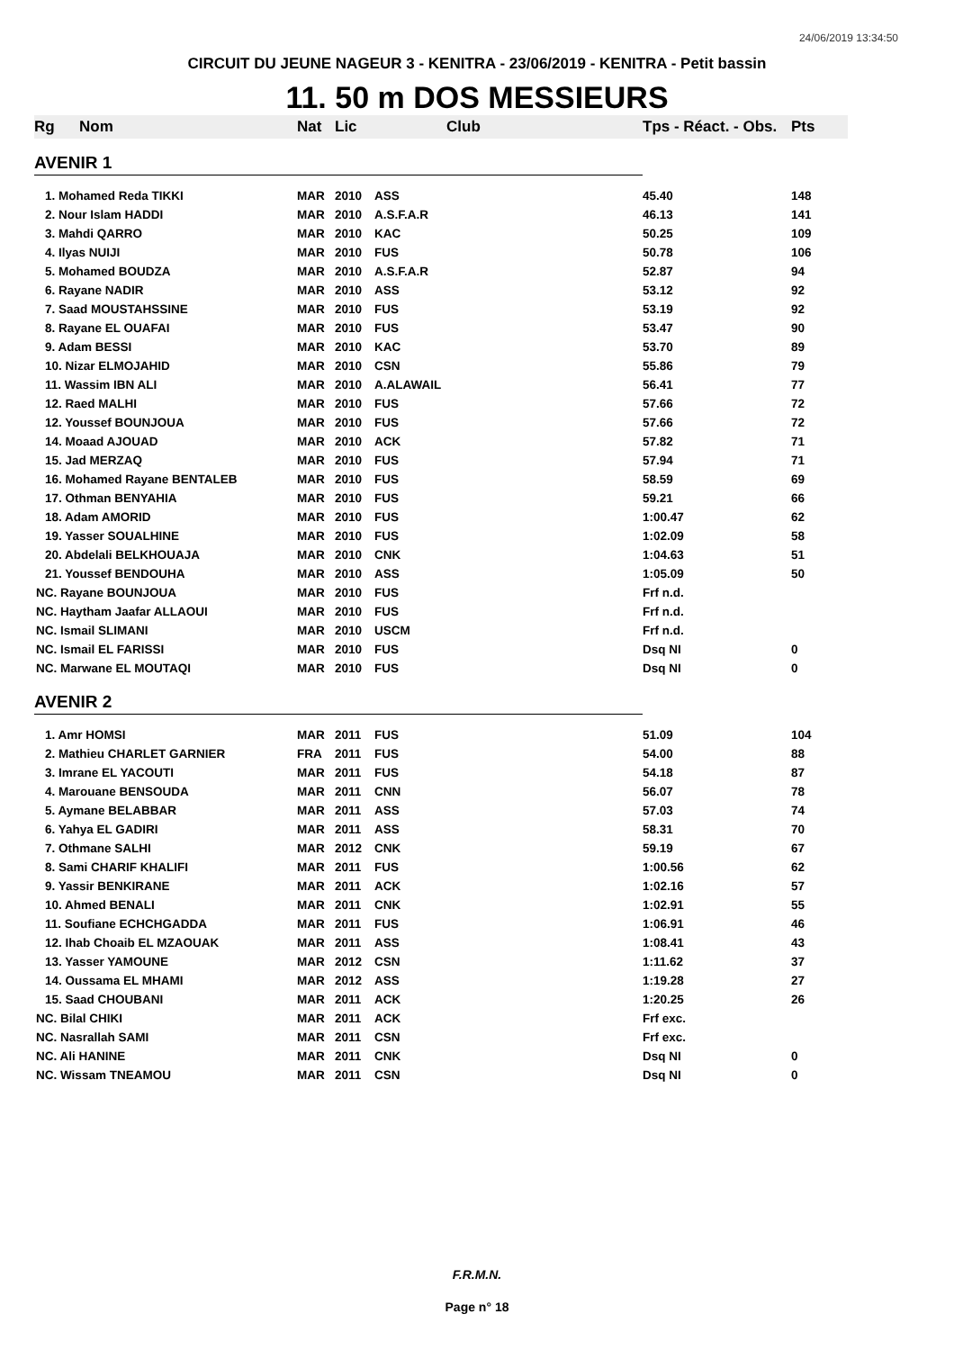24/06/2019 13:34:50
CIRCUIT DU JEUNE NAGEUR 3 - KENITRA - 23/06/2019 - KENITRA - Petit bassin
11. 50 m DOS MESSIEURS
| Rg | Nom | Nat | Lic | Club | Tps - Réact. - Obs. | Pts |
| --- | --- | --- | --- | --- | --- | --- |
| AVENIR 1 | | | | | | |
| 1. Mohamed Reda TIKKI | | MAR | 2010 | ASS | 45.40 | 148 |
| 2. Nour Islam HADDI | | MAR | 2010 | A.S.F.A.R | 46.13 | 141 |
| 3. Mahdi QARRO | | MAR | 2010 | KAC | 50.25 | 109 |
| 4. Ilyas NUIJI | | MAR | 2010 | FUS | 50.78 | 106 |
| 5. Mohamed BOUDZA | | MAR | 2010 | A.S.F.A.R | 52.87 | 94 |
| 6. Rayane NADIR | | MAR | 2010 | ASS | 53.12 | 92 |
| 7. Saad MOUSTAHSSINE | | MAR | 2010 | FUS | 53.19 | 92 |
| 8. Rayane EL OUAFAI | | MAR | 2010 | FUS | 53.47 | 90 |
| 9. Adam BESSI | | MAR | 2010 | KAC | 53.70 | 89 |
| 10. Nizar ELMOJAHID | | MAR | 2010 | CSN | 55.86 | 79 |
| 11. Wassim IBN ALI | | MAR | 2010 | A.ALAWAIL | 56.41 | 77 |
| 12. Raed MALHI | | MAR | 2010 | FUS | 57.66 | 72 |
| 12. Youssef BOUNJOUA | | MAR | 2010 | FUS | 57.66 | 72 |
| 14. Moaad AJOUAD | | MAR | 2010 | ACK | 57.82 | 71 |
| 15. Jad MERZAQ | | MAR | 2010 | FUS | 57.94 | 71 |
| 16. Mohamed Rayane BENTALEB | | MAR | 2010 | FUS | 58.59 | 69 |
| 17. Othman BENYAHIA | | MAR | 2010 | FUS | 59.21 | 66 |
| 18. Adam AMORID | | MAR | 2010 | FUS | 1:00.47 | 62 |
| 19. Yasser SOUALHINE | | MAR | 2010 | FUS | 1:02.09 | 58 |
| 20. Abdelali BELKHOUAJA | | MAR | 2010 | CNK | 1:04.63 | 51 |
| 21. Youssef BENDOUHA | | MAR | 2010 | ASS | 1:05.09 | 50 |
| NC. Rayane BOUNJOUA | | MAR | 2010 | FUS | Frf n.d. | |
| NC. Haytham Jaafar ALLAOUI | | MAR | 2010 | FUS | Frf n.d. | |
| NC. Ismail SLIMANI | | MAR | 2010 | USCM | Frf n.d. | |
| NC. Ismail EL FARISSI | | MAR | 2010 | FUS | Dsq NI | 0 |
| NC. Marwane EL MOUTAQI | | MAR | 2010 | FUS | Dsq NI | 0 |
| AVENIR 2 | | | | | | |
| 1. Amr HOMSI | | MAR | 2011 | FUS | 51.09 | 104 |
| 2. Mathieu CHARLET GARNIER | | FRA | 2011 | FUS | 54.00 | 88 |
| 3. Imrane EL YACOUTI | | MAR | 2011 | FUS | 54.18 | 87 |
| 4. Marouane BENSOUDA | | MAR | 2011 | CNN | 56.07 | 78 |
| 5. Aymane BELABBAR | | MAR | 2011 | ASS | 57.03 | 74 |
| 6. Yahya EL GADIRI | | MAR | 2011 | ASS | 58.31 | 70 |
| 7. Othmane SALHI | | MAR | 2012 | CNK | 59.19 | 67 |
| 8. Sami CHARIF KHALIFI | | MAR | 2011 | FUS | 1:00.56 | 62 |
| 9. Yassir BENKIRANE | | MAR | 2011 | ACK | 1:02.16 | 57 |
| 10. Ahmed BENALI | | MAR | 2011 | CNK | 1:02.91 | 55 |
| 11. Soufiane ECHCHGADDA | | MAR | 2011 | FUS | 1:06.91 | 46 |
| 12. Ihab Choaib EL MZAOUAK | | MAR | 2011 | ASS | 1:08.41 | 43 |
| 13. Yasser YAMOUNE | | MAR | 2012 | CSN | 1:11.62 | 37 |
| 14. Oussama EL MHAMI | | MAR | 2012 | ASS | 1:19.28 | 27 |
| 15. Saad CHOUBANI | | MAR | 2011 | ACK | 1:20.25 | 26 |
| NC. Bilal CHIKI | | MAR | 2011 | ACK | Frf exc. | |
| NC. Nasrallah SAMI | | MAR | 2011 | CSN | Frf exc. | |
| NC. Ali HANINE | | MAR | 2011 | CNK | Dsq NI | 0 |
| NC. Wissam TNEAMOU | | MAR | 2011 | CSN | Dsq NI | 0 |
F.R.M.N.
Page n° 18